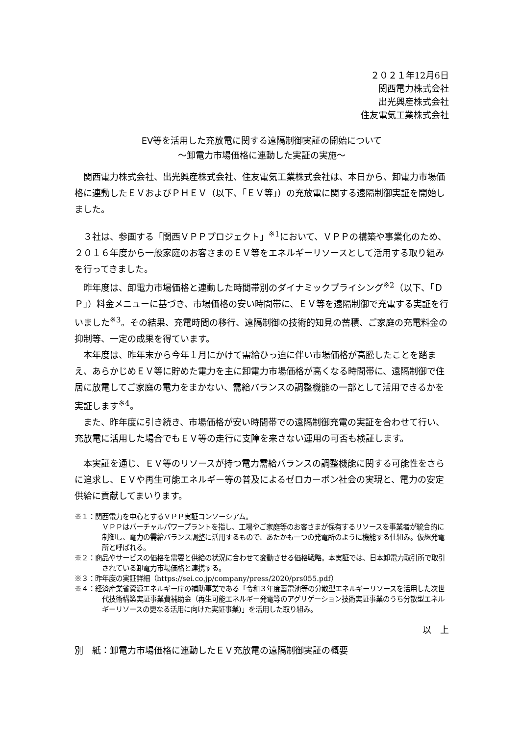２０２１年12月6日
関西電力株式会社
出光興産株式会社
住友電気工業株式会社
EV等を活用した充放電に関する遠隔制御実証の開始について
～卸電力市場価格に連動した実証の実施～
関西電力株式会社、出光興産株式会社、住友電気工業株式会社は、本日から、卸電力市場価格に連動したＥＶおよびＰＨＥＶ（以下、「ＥＶ等」）の充放電に関する遠隔制御実証を開始しました。
３社は、参画する「関西ＶＰＰプロジェクト」<sup>※1</sup>において、ＶＰＰの構築や事業化のため、２０１６年度から一般家庭のお客さまのＥＶ等をエネルギーリソースとして活用する取り組みを行ってきました。
昨年度は、卸電力市場価格と連動した時間帯別のダイナミックプライシング<sup>※2</sup>（以下、「ＤＰ」）料金メニューに基づき、市場価格の安い時間帯に、ＥＶ等を遠隔制御で充電する実証を行いました<sup>※3</sup>。その結果、充電時間の移行、遠隔制御の技術的知見の蓄積、ご家庭の充電料金の抑制等、一定の成果を得ています。
本年度は、昨年末から今年１月にかけて需給ひっ迫に伴い市場価格が高騰したことを踏まえ、あらかじめＥＶ等に貯めた電力を主に卸電力市場価格が高くなる時間帯に、遠隔制御で住居に放電してご家庭の電力をまかない、需給バランスの調整機能の一部として活用できるかを実証します<sup>※4</sup>。
また、昨年度に引き続き、市場価格が安い時間帯での遠隔制御充電の実証を合わせて行い、充放電に活用した場合でもＥＶ等の走行に支障を来さない運用の可否も検証します。
本実証を通じ、ＥＶ等のリソースが持つ電力需給バランスの調整機能に関する可能性をさらに追求し、ＥＶや再生可能エネルギー等の普及によるゼロカーボン社会の実現と、電力の安定供給に貢献してまいります。
※１：関西電力を中心とするＶＰＰ実証コンソーシアム。
ＶＰＰはバーチャルパワープラントを指し、工場やご家庭等のお客さまが保有するリソースを事業者が統合的に制御し、電力の需給バランス調整に活用するもので、あたかも一つの発電所のように機能する仕組み。仮想発電所と呼ばれる。
※２：商品やサービスの価格を需要と供給の状況に合わせて変動させる価格戦略。本実証では、日本卸電力取引所で取引されている卸電力市場価格と連携する。
※３：昨年度の実証詳細（https://sei.co.jp/company/press/2020/prs055.pdf）
※４：経済産業省資源エネルギー庁の補助事業である「令和３年度蓄電池等の分散型エネルギーリソースを活用した次世代技術構築実証事業費補助金（再生可能エネルギー発電等のアグリゲーション技術実証事業のうち分散型エネルギーリソースの更なる活用に向けた実証事業)」を活用した取り組み。
以　上
別　紙：卸電力市場価格に連動したＥＶ充放電の遠隔制御実証の概要